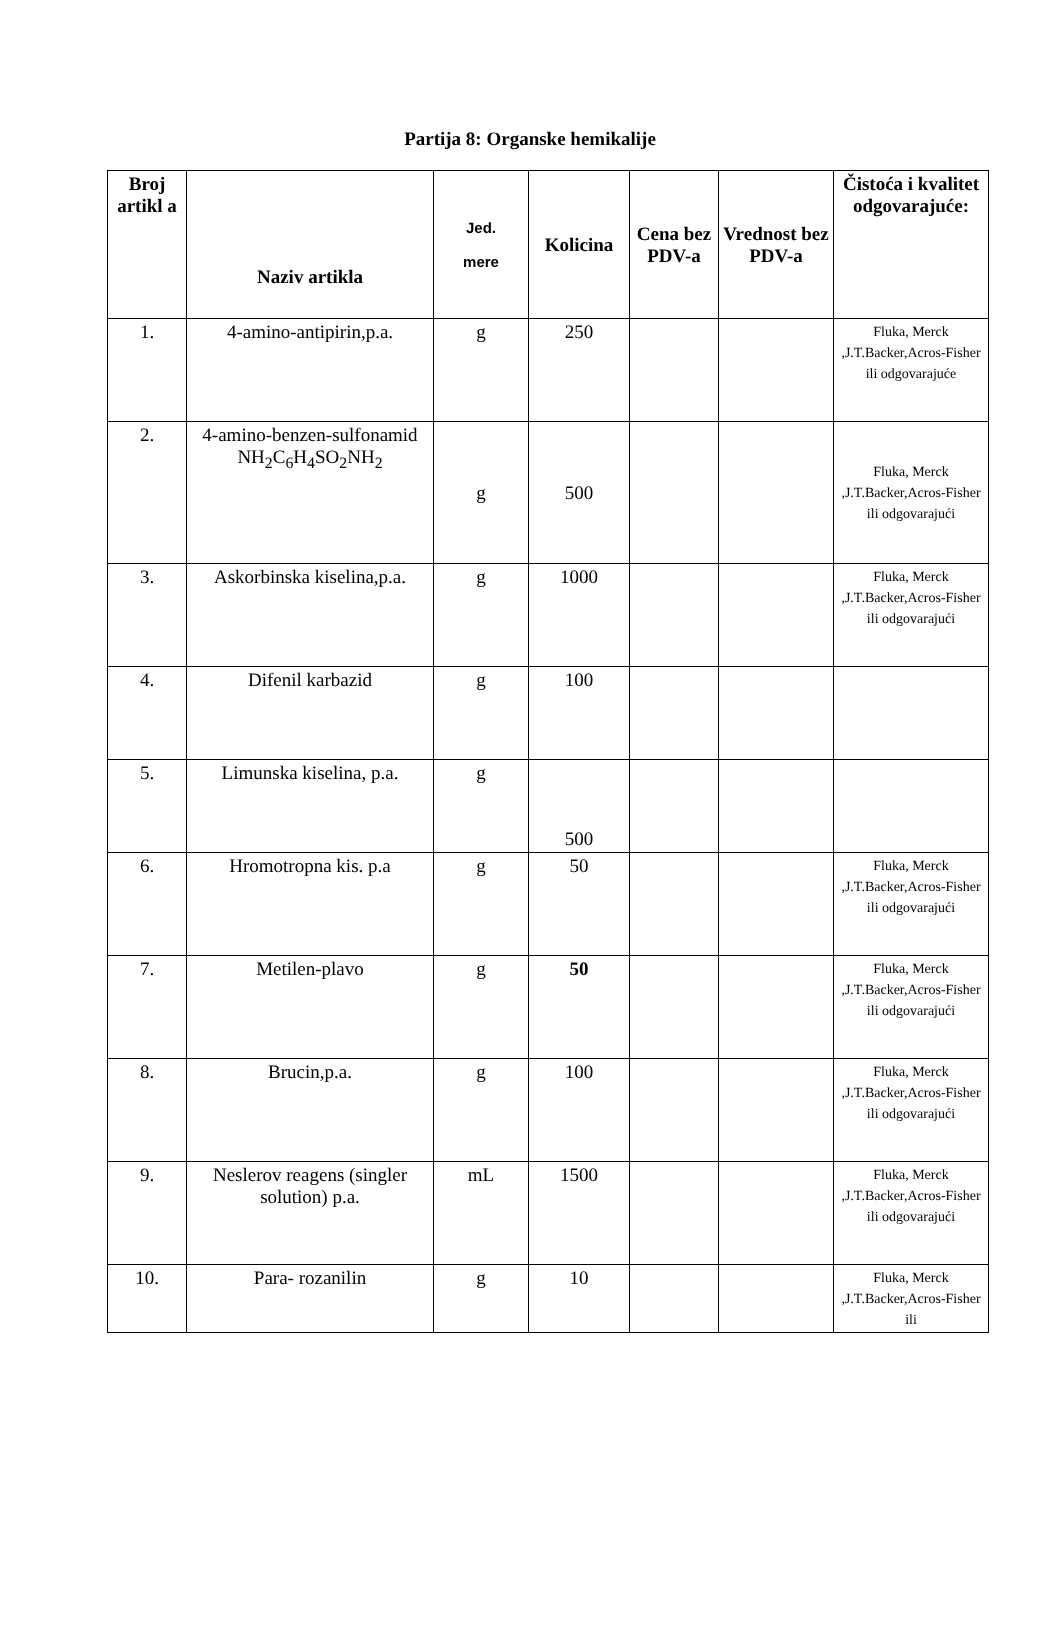Partija 8: Organske hemikalije
| Broj artikl a | Naziv artikla | Jed. mere | Kolicina | Cena bez PDV-a | Vrednost bez PDV-a | Čistoća i kvalitet odgovarajuće: |
| --- | --- | --- | --- | --- | --- | --- |
| 1. | 4-amino-antipirin,p.a. | g | 250 | | | Fluka, Merck ,J.T.Backer,Acros-Fisher ili odgovarajuće |
| 2. | 4-amino-benzen-sulfonamid NH<sub>2</sub>C<sub>6</sub>H<sub>4</sub>SO<sub>2</sub>NH<sub>2</sub> | g | 500 | | | Fluka, Merck ,J.T.Backer,Acros-Fisher ili odgovarajući |
| 3. | Askorbinska kiselina,p.a. | g | 1000 | | | Fluka, Merck ,J.T.Backer,Acros-Fisher ili odgovarajući |
| 4. | Difenil karbazid | g | 100 | | | |
| 5. | Limunska kiselina, p.a. | g | 500 | | | |
| 6. | Hromotropna kis. p.a | g | 50 | | | Fluka, Merck ,J.T.Backer,Acros-Fisher ili odgovarajući |
| 7. | Metilen-plavo | g | 50 | | | Fluka, Merck ,J.T.Backer,Acros-Fisher ili odgovarajući |
| 8. | Brucin,p.a. | g | 100 | | | Fluka, Merck ,J.T.Backer,Acros-Fisher ili odgovarajući |
| 9. | Neslerov reagens (singler solution) p.a. | mL | 1500 | | | Fluka, Merck ,J.T.Backer,Acros-Fisher ili odgovarajući |
| 10. | Para- rozanilin | g | 10 | | | Fluka, Merck ,J.T.Backer,Acros-Fisher ili |